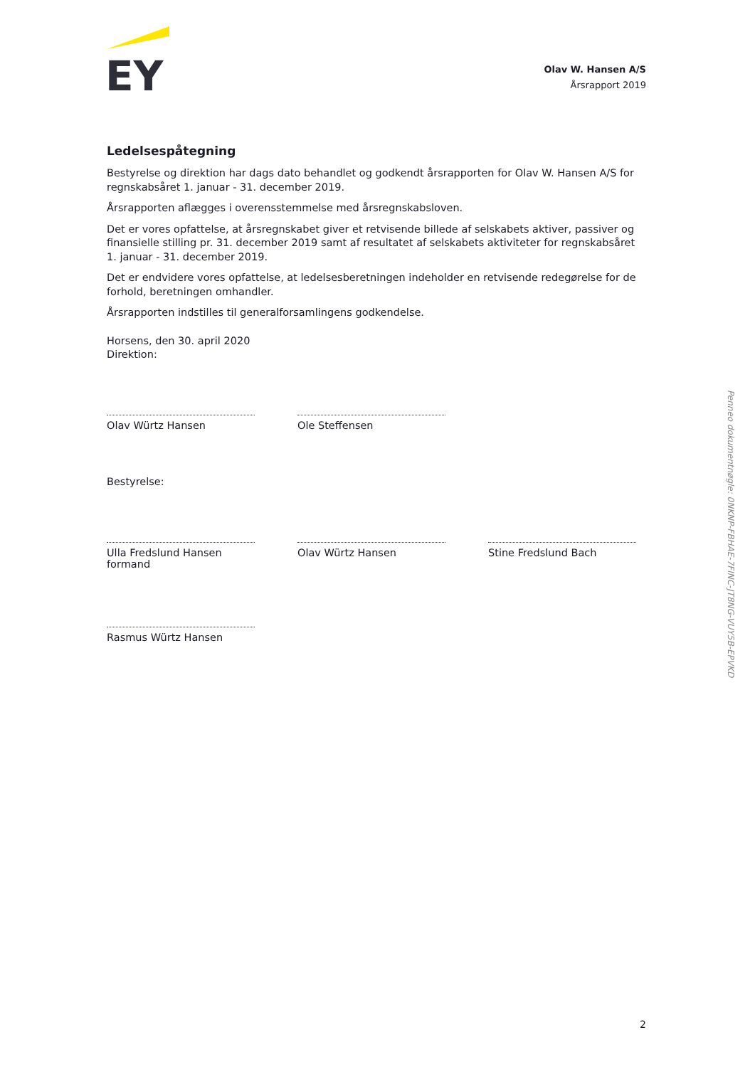EY
Olav W. Hansen A/S
Årsrapport 2019
Ledelsespåtegning
Bestyrelse og direktion har dags dato behandlet og godkendt årsrapporten for Olav W. Hansen A/S for regnskabsåret 1. januar - 31. december 2019.
Årsrapporten aflægges i overensstemmelse med årsregnskabsloven.
Det er vores opfattelse, at årsregnskabet giver et retvisende billede af selskabets aktiver, passiver og finansielle stilling pr. 31. december 2019 samt af resultatet af selskabets aktiviteter for regnskabsåret 1. januar - 31. december 2019.
Det er endvidere vores opfattelse, at ledelsesberetningen indeholder en retvisende redegørelse for de forhold, beretningen omhandler.
Årsrapporten indstilles til generalforsamlingens godkendelse.
Horsens, den 30. april 2020
Direktion:
Olav Würtz Hansen Ole Steffensen
Bestyrelse:
Ulla Fredslund Hansen
formand
Olav Würtz Hansen Stine Fredslund Bach
Rasmus Würtz Hansen
2
Penneo dokumentnøgle: 0NKNP-FBHAE-7FINC-JT8NG-VUY5B-EPVKD